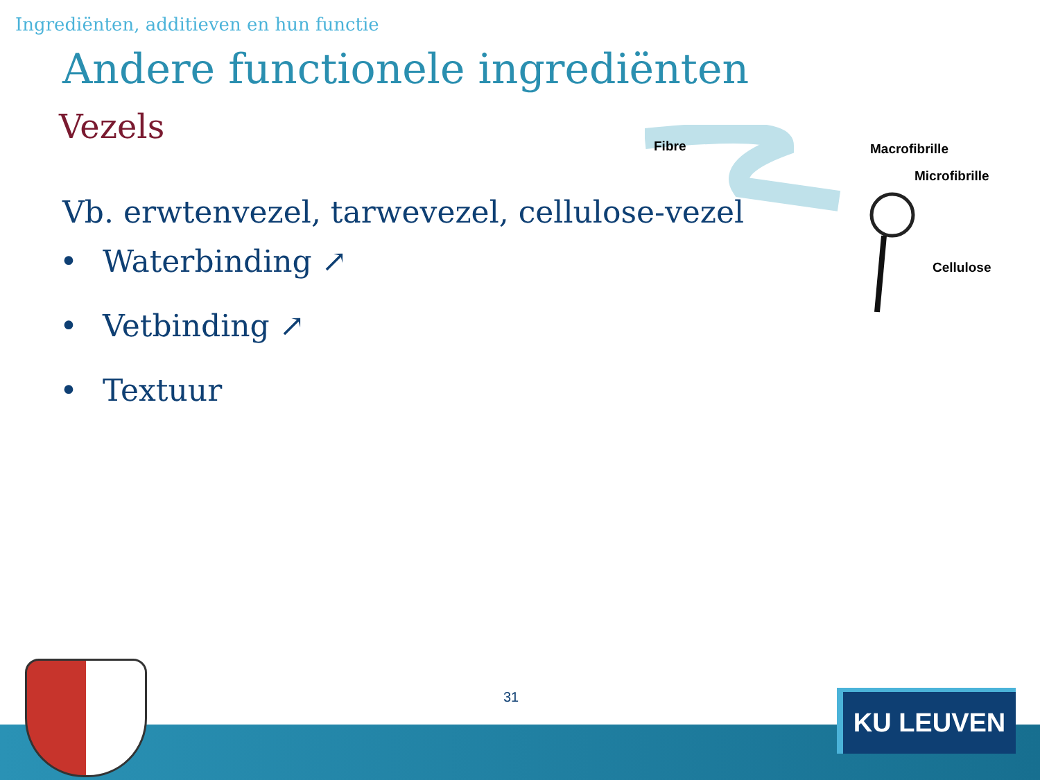Ingrediënten, additieven en hun functie
Andere functionele ingrediënten
Vezels
Vb. erwtenvezel, tarwevezel, cellulose-vezel
• Waterbinding ↗
• Vetbinding ↗
• Textuur
Fibre Macrofibrille
Microfibrille
Cellulose
31 KU LEUVEN